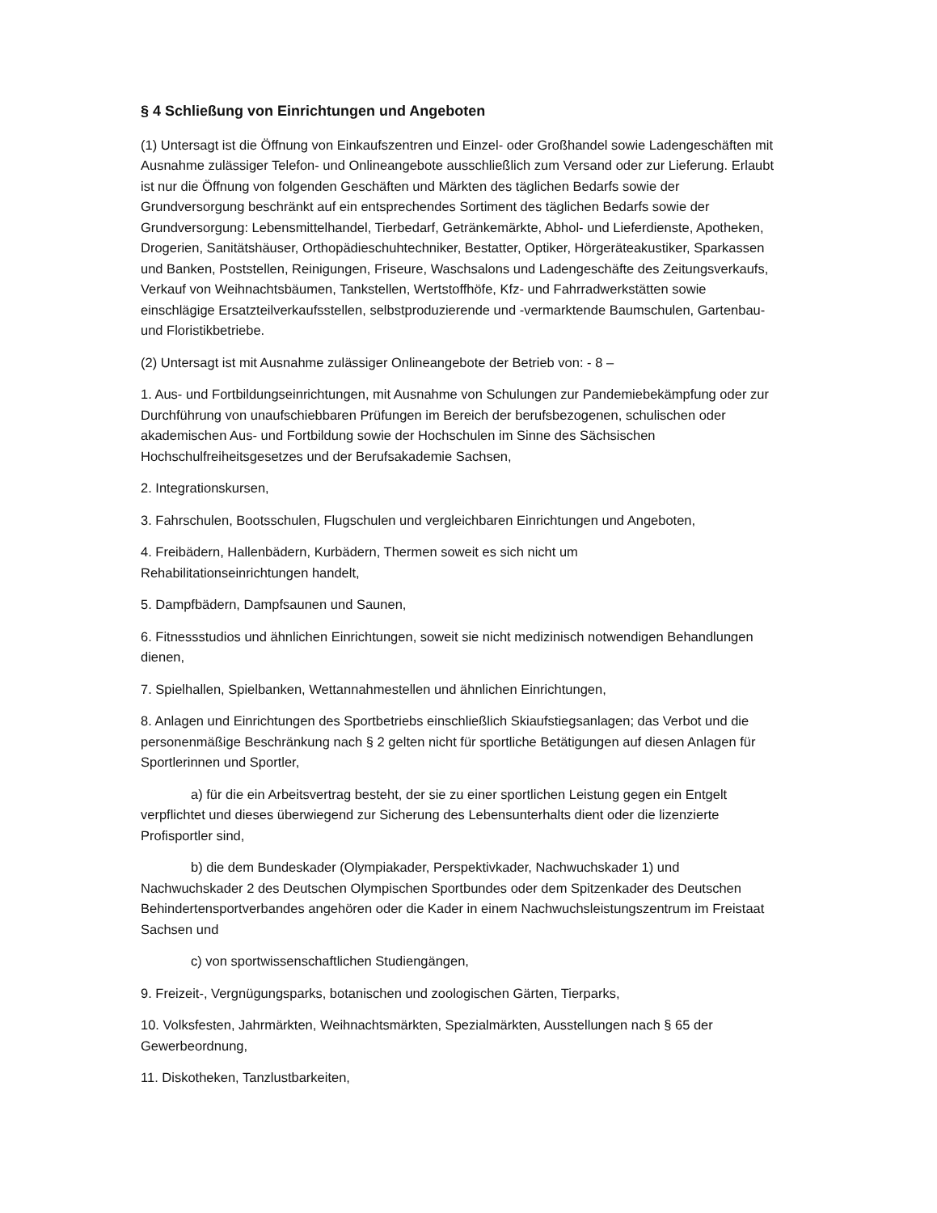§ 4 Schließung von Einrichtungen und Angeboten
(1) Untersagt ist die Öffnung von Einkaufszentren und Einzel- oder Großhandel sowie Ladengeschäften mit Ausnahme zulässiger Telefon- und Onlineangebote ausschließlich zum Versand oder zur Lieferung. Erlaubt ist nur die Öffnung von folgenden Geschäften und Märkten des täglichen Bedarfs sowie der Grundversorgung beschränkt auf ein entsprechendes Sortiment des täglichen Bedarfs sowie der Grundversorgung: Lebensmittelhandel, Tierbedarf, Getränkemärkte, Abhol- und Lieferdienste, Apotheken, Drogerien, Sanitätshäuser, Orthopädieschuhtechniker, Bestatter, Optiker, Hörgeräteakustiker, Sparkassen und Banken, Poststellen, Reinigungen, Friseure, Waschsalons und Ladengeschäfte des Zeitungsverkaufs, Verkauf von Weihnachtsbäumen, Tankstellen, Wertstoffhöfe, Kfz- und Fahrradwerkstätten sowie einschlägige Ersatzteilverkaufsstellen, selbstproduzierende und -vermarktende Baumschulen, Gartenbau- und Floristikbetriebe.
(2) Untersagt ist mit Ausnahme zulässiger Onlineangebote der Betrieb von: - 8 –
1. Aus- und Fortbildungseinrichtungen, mit Ausnahme von Schulungen zur Pandemiebekämpfung oder zur Durchführung von unaufschiebbaren Prüfungen im Bereich der berufsbezogenen, schulischen oder akademischen Aus- und Fortbildung sowie der Hochschulen im Sinne des Sächsischen Hochschulfreiheitsgesetzes und der Berufsakademie Sachsen,
2. Integrationskursen,
3. Fahrschulen, Bootsschulen, Flugschulen und vergleichbaren Einrichtungen und Angeboten,
4. Freibädern, Hallenbädern, Kurbädern, Thermen soweit es sich nicht um
Rehabilitationseinrichtungen handelt,
5. Dampfbädern, Dampfsaunen und Saunen,
6. Fitnessstudios und ähnlichen Einrichtungen, soweit sie nicht medizinisch notwendigen Behandlungen dienen,
7. Spielhallen, Spielbanken, Wettannahmestellen und ähnlichen Einrichtungen,
8. Anlagen und Einrichtungen des Sportbetriebs einschließlich Skiaufstiegsanlagen; das Verbot und die personenmäßige Beschränkung nach § 2 gelten nicht für sportliche Betätigungen auf diesen Anlagen für Sportlerinnen und Sportler,
a) für die ein Arbeitsvertrag besteht, der sie zu einer sportlichen Leistung gegen ein Entgelt verpflichtet und dieses überwiegend zur Sicherung des Lebensunterhalts dient oder die lizenzierte Profisportler sind,
b) die dem Bundeskader (Olympiakader, Perspektivkader, Nachwuchskader 1) und Nachwuchskader 2 des Deutschen Olympischen Sportbundes oder dem Spitzenkader des Deutschen Behindertensportverbandes angehören oder die Kader in einem Nachwuchsleistungszentrum im Freistaat Sachsen und
c) von sportwissenschaftlichen Studiengängen,
9. Freizeit-, Vergnügungsparks, botanischen und zoologischen Gärten, Tierparks,
10. Volksfesten, Jahrmärkten, Weihnachtsmärkten, Spezialmärkten, Ausstellungen nach § 65 der Gewerbeordnung,
11. Diskotheken, Tanzlustbarkeiten,